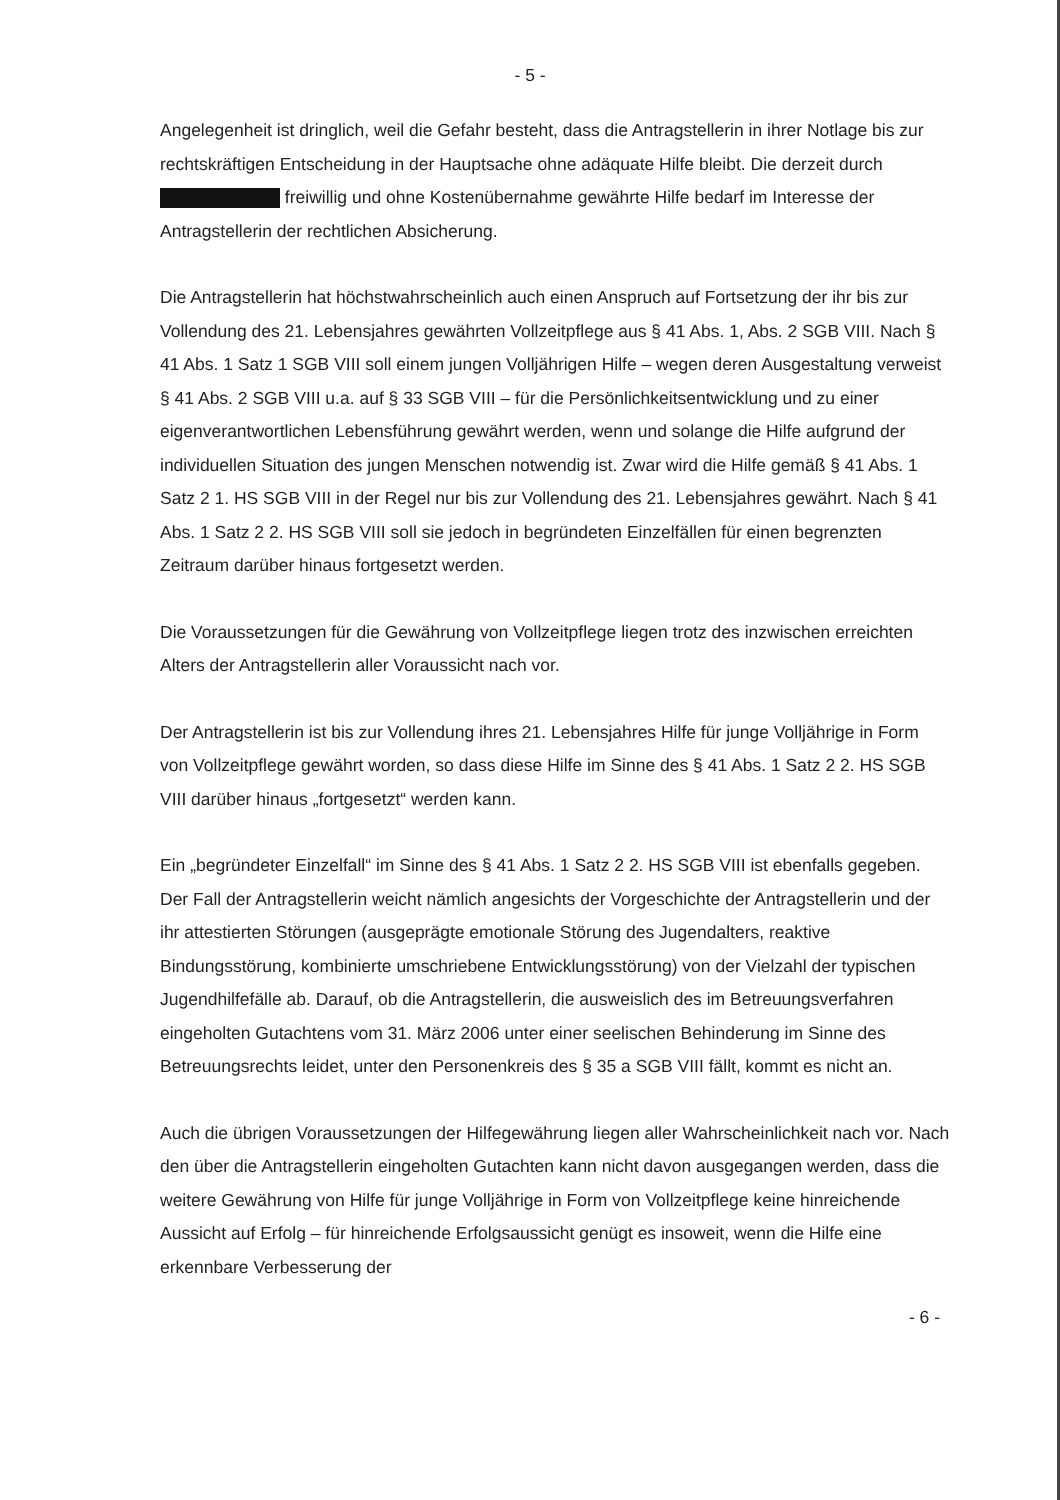- 5 -
Angelegenheit ist dringlich, weil die Gefahr besteht, dass die Antragstellerin in ihrer Notlage bis zur rechtskräftigen Entscheidung in der Hauptsache ohne adäquate Hilfe bleibt. Die derzeit durch freiwillig und ohne Kostenübernahme gewährte Hilfe bedarf im Interesse der Antragstellerin der rechtlichen Absicherung.
Die Antragstellerin hat höchstwahrscheinlich auch einen Anspruch auf Fortsetzung der ihr bis zur Vollendung des 21. Lebensjahres gewährten Vollzeitpflege aus § 41 Abs. 1, Abs. 2 SGB VIII. Nach § 41 Abs. 1 Satz 1 SGB VIII soll einem jungen Volljährigen Hilfe – wegen deren Ausgestaltung verweist § 41 Abs. 2 SGB VIII u.a. auf § 33 SGB VIII – für die Persönlichkeitsentwicklung und zu einer eigenverantwortlichen Lebensführung gewährt werden, wenn und solange die Hilfe aufgrund der individuellen Situation des jungen Menschen notwendig ist. Zwar wird die Hilfe gemäß § 41 Abs. 1 Satz 2 1. HS SGB VIII in der Regel nur bis zur Vollendung des 21. Lebensjahres gewährt. Nach § 41 Abs. 1 Satz 2 2. HS SGB VIII soll sie jedoch in begründeten Einzelfällen für einen begrenzten Zeitraum darüber hinaus fortgesetzt werden.
Die Voraussetzungen für die Gewährung von Vollzeitpflege liegen trotz des inzwischen erreichten Alters der Antragstellerin aller Voraussicht nach vor.
Der Antragstellerin ist bis zur Vollendung ihres 21. Lebensjahres Hilfe für junge Volljährige in Form von Vollzeitpflege gewährt worden, so dass diese Hilfe im Sinne des § 41 Abs. 1 Satz 2 2. HS SGB VIII darüber hinaus „fortgesetzt“ werden kann.
Ein „begründeter Einzelfall“ im Sinne des § 41 Abs. 1 Satz 2 2. HS SGB VIII ist ebenfalls gegeben. Der Fall der Antragstellerin weicht nämlich angesichts der Vorgeschichte der Antragstellerin und der ihr attestierten Störungen (ausgeprägte emotionale Störung des Jugendalters, reaktive Bindungsstörung, kombinierte umschriebene Entwicklungsstörung) von der Vielzahl der typischen Jugendhilfefälle ab. Darauf, ob die Antragstellerin, die ausweislich des im Betreuungsverfahren eingeholten Gutachtens vom 31. März 2006 unter einer seelischen Behinderung im Sinne des Betreuungsrechts leidet, unter den Personenkreis des § 35 a SGB VIII fällt, kommt es nicht an.
Auch die übrigen Voraussetzungen der Hilfegewährung liegen aller Wahrscheinlichkeit nach vor. Nach den über die Antragstellerin eingeholten Gutachten kann nicht davon ausgegangen werden, dass die weitere Gewährung von Hilfe für junge Volljährige in Form von Vollzeitpflege keine hinreichende Aussicht auf Erfolg – für hinreichende Erfolgsaussicht genügt es insoweit, wenn die Hilfe eine erkennbare Verbesserung der
- 6 -